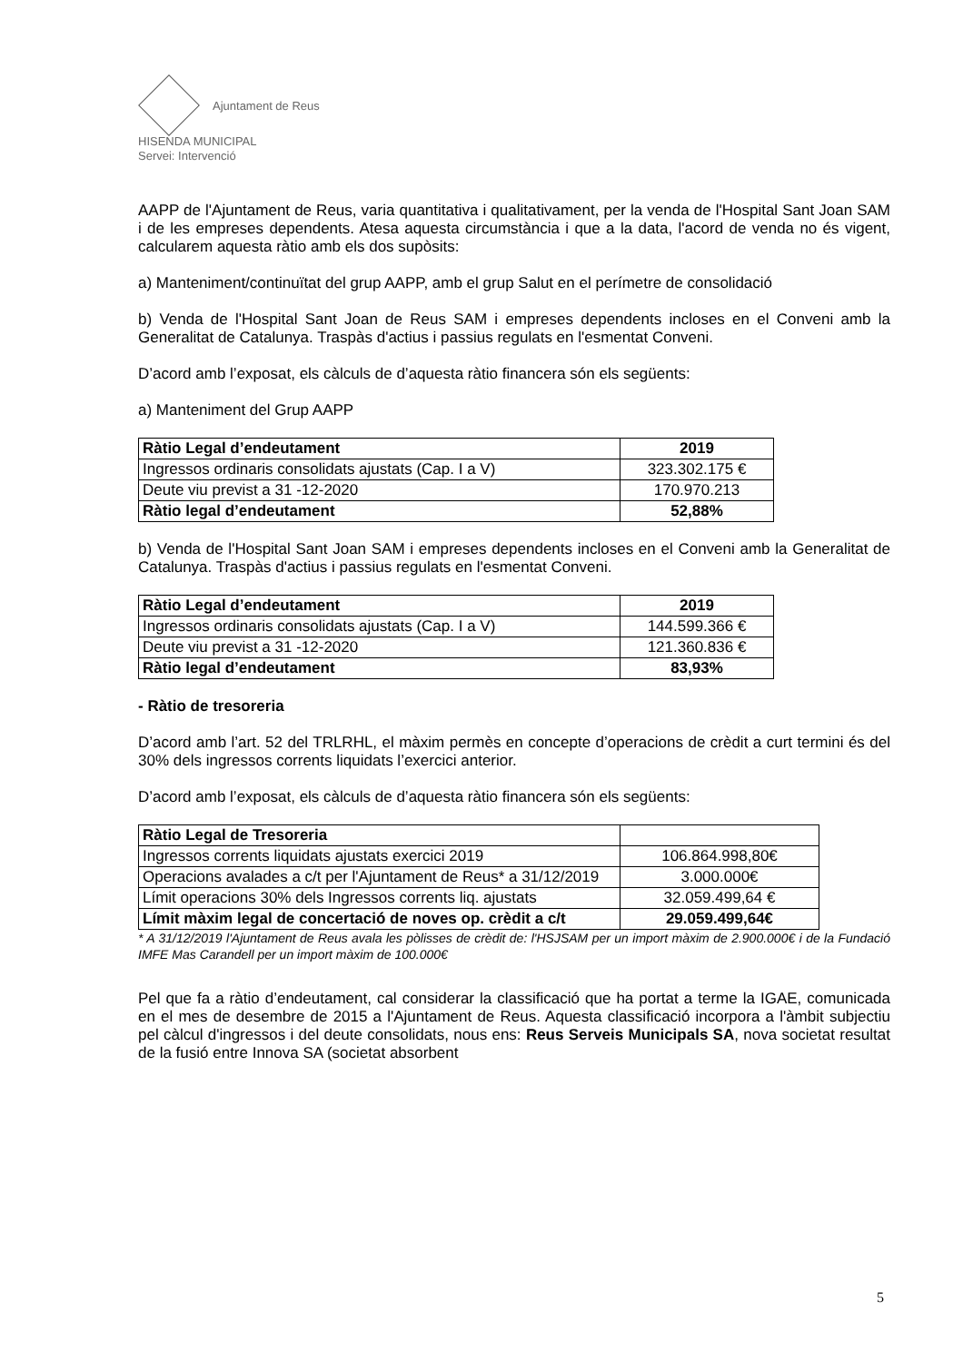Ajuntament de Reus
HISENDA MUNICIPAL
Servei: Intervenció
AAPP de l'Ajuntament de Reus, varia quantitativa i qualitativament, per la venda de l'Hospital Sant Joan SAM i de les empreses dependents. Atesa aquesta circumstància i que a la data, l'acord de venda no és vigent, calcularem aquesta ràtio amb els dos supòsits:
a) Manteniment/continuïtat del grup AAPP, amb el grup Salut en el perímetre de consolidació
b) Venda de l'Hospital Sant Joan de Reus SAM i empreses dependents incloses en el Conveni amb la Generalitat de Catalunya. Traspàs d'actius i passius regulats en l'esmentat Conveni.
D’acord amb l’exposat, els càlculs de d’aquesta ràtio financera són els següents:
a) Manteniment del Grup AAPP
| Ràtio Legal d’endeutament | 2019 |
| --- | --- |
| Ingressos ordinaris consolidats ajustats (Cap. I a V) | 323.302.175 € |
| Deute viu previst a 31 -12-2020 | 170.970.213 |
| Ràtio legal d’endeutament | 52,88% |
b) Venda de l'Hospital Sant Joan SAM i empreses dependents incloses en el Conveni amb la Generalitat de Catalunya. Traspàs d'actius i passius regulats en l'esmentat Conveni.
| Ràtio Legal d’endeutament | 2019 |
| --- | --- |
| Ingressos ordinaris consolidats ajustats (Cap. I a V) | 144.599.366 € |
| Deute viu previst a 31 -12-2020 | 121.360.836 € |
| Ràtio legal d’endeutament | 83,93% |
- Ràtio de tresoreria
D’acord amb l’art. 52 del TRLRHL, el màxim permès en concepte d’operacions de crèdit a curt termini és del 30% dels ingressos corrents liquidats l’exercici anterior.
D’acord amb l’exposat, els càlculs de d’aquesta ràtio financera són els següents:
| Ràtio Legal de Tresoreria | |
| --- | --- |
| Ingressos corrents liquidats ajustats exercici 2019 | 106.864.998,80€ |
| Operacions avalades a c/t per l'Ajuntament de Reus* a 31/12/2019 | 3.000.000€ |
| Límit operacions 30% dels Ingressos corrents liq. ajustats | 32.059.499,64 € |
| Límit màxim legal de concertació de noves op. crèdit a c/t | 29.059.499,64€ |
* A 31/12/2019 l'Ajuntament de Reus avala les pòlisses de crèdit de: l'HSJSAM per un import màxim de 2.900.000€ i de la Fundació IMFE Mas Carandell per un import màxim de 100.000€
Pel que fa a ràtio d’endeutament, cal considerar la classificació que ha portat a terme la IGAE, comunicada en el mes de desembre de 2015 a l'Ajuntament de Reus. Aquesta classificació incorpora a l'àmbit subjectiu pel càlcul d'ingressos i del deute consolidats, nous ens: Reus Serveis Municipals SA, nova societat resultat de la fusió entre Innova SA (societat absorbent
5